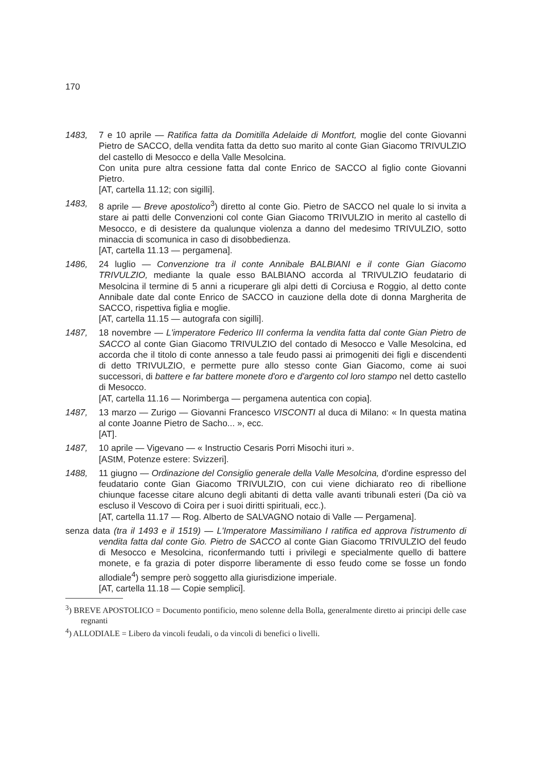170
1483, 7 e 10 aprile — Ratifica fatta da Domitilla Adelaide di Montfort, moglie del conte Giovanni Pietro de SACCO, della vendita fatta da detto suo marito al conte Gian Giacomo TRIVULZIO del castello di Mesocco e della Valle Mesolcina.
Con unita pure altra cessione fatta dal conte Enrico de SACCO al figlio conte Giovanni Pietro.
[AT, cartella 11.12; con sigilli].
1483, 8 aprile — Breve apostolico<sup>3</sup>) diretto al conte Gio. Pietro de SACCO nel quale lo si invita a stare ai patti delle Convenzioni col conte Gian Giacomo TRIVULZIO in merito al castello di Mesocco, e di desistere da qualunque violenza a danno del medesimo TRIVULZIO, sotto minaccia di scomunica in caso di disobbedienza.
[AT, cartella 11.13 — pergamena].
1486, 24 luglio — Convenzione tra il conte Annibale BALBIANI e il conte Gian Giacomo TRIVULZIO, mediante la quale esso BALBIANO accorda al TRIVULZIO feudatario di Mesolcina il termine di 5 anni a ricuperare gli alpi detti di Corciusa e Roggio, al detto conte Annibale date dal conte Enrico de SACCO in cauzione della dote di donna Margherita de SACCO, rispettiva figlia e moglie.
[AT, cartella 11.15 — autografa con sigilli].
1487, 18 novembre — L'imperatore Federico III conferma la vendita fatta dal conte Gian Pietro de SACCO al conte Gian Giacomo TRIVULZIO del contado di Mesocco e Valle Mesolcina, ed accorda che il titolo di conte annesso a tale feudo passi ai primogeniti dei figli e discendenti di detto TRIVULZIO, e permette pure allo stesso conte Gian Giacomo, come ai suoi successori, di battere e far battere monete d'oro e d'argento col loro stampo nel detto castello di Mesocco.
[AT, cartella 11.16 — Norimberga — pergamena autentica con copia].
1487, 13 marzo — Zurigo — Giovanni Francesco VISCONTI al duca di Milano: « In questa matina al conte Joanne Pietro de Sacho... », ecc.
[AT].
1487, 10 aprile — Vigevano — « Instructio Cesaris Porri Misochi ituri ».
[AStM, Potenze estere: Svizzeri].
1488, 11 giugno — Ordinazione del Consiglio generale della Valle Mesolcina, d'ordine espresso del feudatario conte Gian Giacomo TRIVULZIO, con cui viene dichiarato reo di ribellione chiunque facesse citare alcuno degli abitanti di detta valle avanti tribunali esteri (Da ciò va escluso il Vescovo di Coira per i suoi diritti spirituali, ecc.).
[AT, cartella 11.17 — Rog. Alberto de SALVAGNO notaio di Valle — Pergamena].
senza data (tra il 1493 e il 1519) — L'Imperatore Massimiliano I ratifica ed approva l'istrumento di vendita fatta dal conte Gio. Pietro de SACCO al conte Gian Giacomo TRIVULZIO del feudo di Mesocco e Mesolcina, riconfermando tutti i privilegi e specialmente quello di battere monete, e fa grazia di poter disporre liberamente di esso feudo come se fosse un fondo allodiale<sup>4</sup>) sempre però soggetto alla giurisdizione imperiale.
[AT, cartella 11.18 — Copie semplici].
<sup>3</sup>) BREVE APOSTOLICO = Documento pontificio, meno solenne della Bolla, generalmente diretto ai principi delle case regnanti
<sup>4</sup>) ALLODIALE = Libero da vincoli feudali, o da vincoli di benefici o livelli.